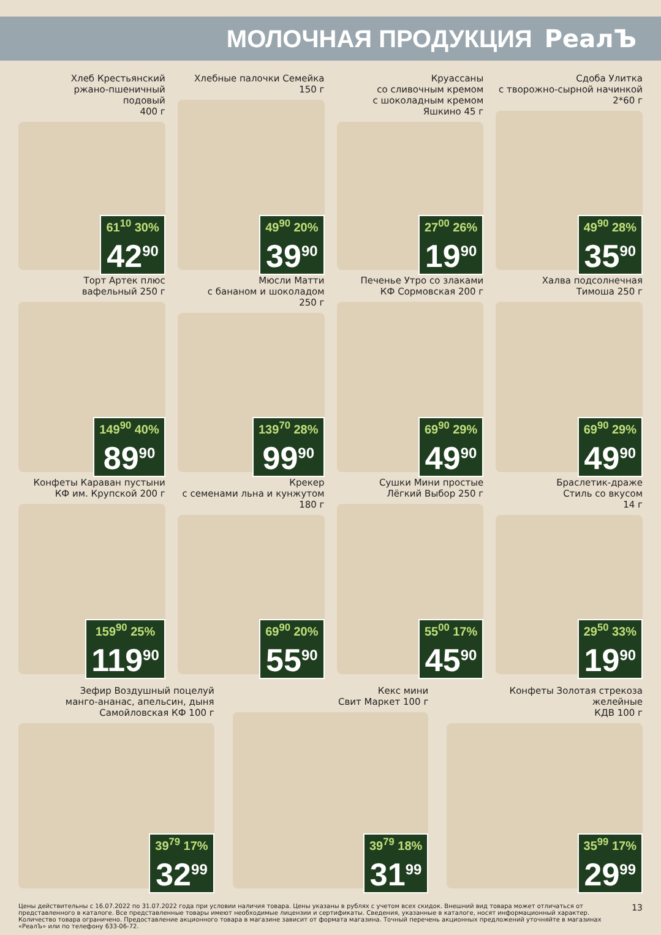МОЛОЧНАЯ ПРОДУКЦИЯ РеалЪ
Хлеб Крестьянский
ржано-пшеничный
подовый
400 г
61<sup>10</sup> 30%
42<sup>90</sup>
Хлебные палочки Семейка
150 г
49<sup>90</sup> 20%
39<sup>90</sup>
Круассаны
со сливочным кремом
с шоколадным кремом
Яшкино 45 г
27<sup>00</sup> 26%
19<sup>90</sup>
Сдоба Улитка
с творожно-сырной начинкой
2*60 г
49<sup>90</sup> 28%
35<sup>90</sup>
Торт Артек плюс
вафельный 250 г
149<sup>90</sup> 40%
89<sup>90</sup>
Мюсли Матти
с бананом и шоколадом
250 г
139<sup>70</sup> 28%
99<sup>90</sup>
Печенье Утро со злаками
КФ Сормовская 200 г
69<sup>90</sup> 29%
49<sup>90</sup>
Халва подсолнечная
Тимоша 250 г
69<sup>90</sup> 29%
49<sup>90</sup>
Конфеты Караван пустыни
КФ им. Крупской 200 г
159<sup>90</sup> 25%
119<sup>90</sup>
Крекер
с семенами льна и кунжутом
180 г
69<sup>90</sup> 20%
55<sup>90</sup>
Сушки Мини простые
Лёгкий Выбор 250 г
55<sup>00</sup> 17%
45<sup>90</sup>
Браслетик-драже
Стиль со вкусом
14 г
29<sup>50</sup> 33%
19<sup>90</sup>
Зефир Воздушный поцелуй
манго-ананас, апельсин, дыня
Самойловская КФ 100 г
39<sup>79</sup> 17%
32<sup>99</sup>
Кекс мини
Свит Маркет 100 г
39<sup>79</sup> 18%
31<sup>99</sup>
Конфеты Золотая стрекоза
желейные
КДВ 100 г
35<sup>99</sup> 17%
29<sup>99</sup>
Цены действительны с 16.07.2022 по 31.07.2022 года при условии наличия товара. Цены указаны в рублях с учетом всех скидок. Внешний вид товара может отличаться от представленного в каталоге. Все представленные товары имеют необходимые лицензии и сертификаты. Сведения, указанные в каталоге, носят информационный характер. Количество товара ограничено. Предоставление акционного товара в магазине зависит от формата магазина. Точный перечень акционных предложений уточняйте в магазинах «РеалЪ» или по телефону 633-06-72.
13